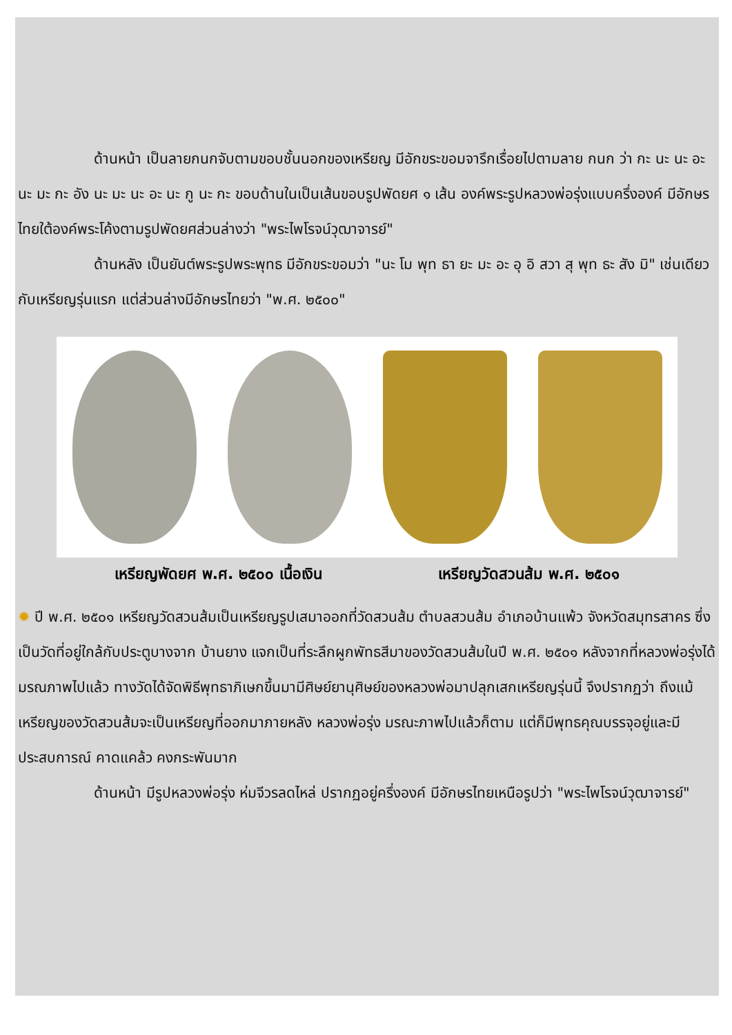ด้านหน้า เป็นลายกนกจับตามขอบชั้นนอกของเหรียญ มีอักขระขอมจารึกเรื่อยไปตามลาย กนก ว่า กะ นะ นะ อะ นะ มะ กะ อัง นะ มะ นะ อะ นะ กู นะ กะ ขอบด้านในเป็นเส้นขอบรูปพัดยศ ๑ เส้น องค์พระรูปหลวงพ่อรุ่งแบบครึ่งองค์ มีอักษรไทยใต้องค์พระโค้งตามรูปพัดยศส่วนล่างว่า "พระไพโรจน์วุฒาจารย์"
ด้านหลัง เป็นยันต์พระรูปพระพุทธ มีอักขระขอมว่า "นะ โม พุท ธา ยะ มะ อะ อุ อิ สวา สุ พุท ธะ สัง มิ" เช่นเดียวกับเหรียญรุ่นแรก แต่ส่วนล่างมีอักษรไทยว่า "พ.ศ. ๒๕๐๐"
เหรียญพัดยศ พ.ศ. ๒๕๐๐ เนื้อเงิน เหรียญวัดสวนส้ม พ.ศ. ๒๕๐๑
✹ ปี พ.ศ. ๒๕๐๑ เหรียญวัดสวนส้มเป็นเหรียญรูปเสมาออกที่วัดสวนส้ม ตำบลสวนส้ม อำเภอบ้านแพ้ว จังหวัดสมุทรสาคร ซึ่งเป็นวัดที่อยู่ใกล้กับประตูบางจาก บ้านยาง แจกเป็นที่ระลึกผูกพัทธสีมาของวัดสวนส้มในปี พ.ศ. ๒๕๐๑ หลังจากที่หลวงพ่อรุ่งได้มรณภาพไปแล้ว ทางวัดได้จัดพิธีพุทธาภิเษกขึ้นมามีศิษย์ยานุศิษย์ของหลวงพ่อมาปลุกเสกเหรียญรุ่นนี้ จึงปรากฏว่า ถึงแม้เหรียญของวัดสวนส้มจะเป็นเหรียญที่ออกมาภายหลัง หลวงพ่อรุ่ง มรณะภาพไปแล้วก็ตาม แต่ก็มีพุทธคุณบรรจุอยู่และมีประสบการณ์ คาดแคล้ว คงกระพันมาก
ด้านหน้า มีรูปหลวงพ่อรุ่ง ห่มจีวรลดไหล่ ปรากฏอยู่ครึ่งองค์ มีอักษรไทยเหนือรูปว่า "พระไพโรจน์วุฒาจารย์"